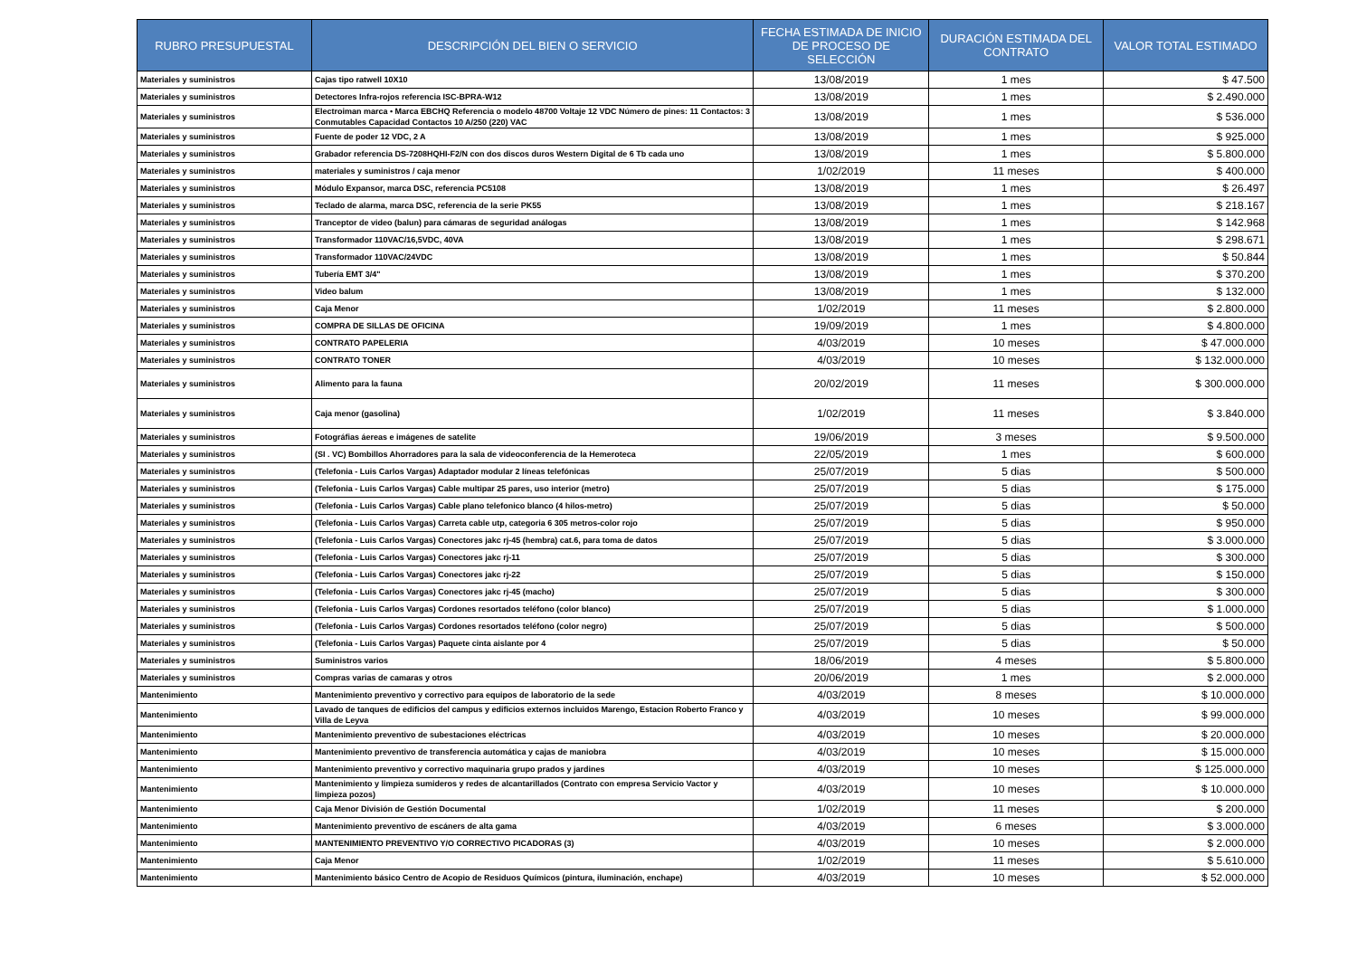| RUBRO PRESUPUESTAL | DESCRIPCIÓN DEL BIEN O SERVICIO | FECHA ESTIMADA DE INICIO DE PROCESO DE SELECCIÓN | DURACIÓN ESTIMADA DEL CONTRATO | VALOR TOTAL ESTIMADO |
| --- | --- | --- | --- | --- |
| Materiales y suministros | Cajas tipo ratwell 10X10 | 13/08/2019 | 1 mes | $ 47.500 |
| Materiales y suministros | Detectores Infra-rojos referencia ISC-BPRA-W12 | 13/08/2019 | 1 mes | $ 2.490.000 |
| Materiales y suministros | Electroiman marca • Marca EBCHQ Referencia o modelo 48700 Voltaje 12 VDC Número de pines: 11 Contactos: 3 Conmutables Capacidad Contactos 10 A/250 (220) VAC | 13/08/2019 | 1 mes | $ 536.000 |
| Materiales y suministros | Fuente de poder 12 VDC, 2 A | 13/08/2019 | 1 mes | $ 925.000 |
| Materiales y suministros | Grabador referencia DS-7208HQHI-F2/N con dos discos duros Western Digital de 6 Tb cada uno | 13/08/2019 | 1 mes | $ 5.800.000 |
| Materiales y suministros | materiales y suministros / caja menor | 1/02/2019 | 11 meses | $ 400.000 |
| Materiales y suministros | Módulo Expansor, marca DSC, referencia PC5108 | 13/08/2019 | 1 mes | $ 26.497 |
| Materiales y suministros | Teclado de alarma, marca DSC, referencia de la serie PK55 | 13/08/2019 | 1 mes | $ 218.167 |
| Materiales y suministros | Tranceptor de video (balun) para cámaras de seguridad análogas | 13/08/2019 | 1 mes | $ 142.968 |
| Materiales y suministros | Transformador 110VAC/16,5VDC, 40VA | 13/08/2019 | 1 mes | $ 298.671 |
| Materiales y suministros | Transformador 110VAC/24VDC | 13/08/2019 | 1 mes | $ 50.844 |
| Materiales y suministros | Tubería EMT 3/4" | 13/08/2019 | 1 mes | $ 370.200 |
| Materiales y suministros | Video balum | 13/08/2019 | 1 mes | $ 132.000 |
| Materiales y suministros | Caja Menor | 1/02/2019 | 11 meses | $ 2.800.000 |
| Materiales y suministros | COMPRA DE SILLAS DE OFICINA | 19/09/2019 | 1 mes | $ 4.800.000 |
| Materiales y suministros | CONTRATO PAPELERIA | 4/03/2019 | 10 meses | $ 47.000.000 |
| Materiales y suministros | CONTRATO TONER | 4/03/2019 | 10 meses | $ 132.000.000 |
| Materiales y suministros | Alimento para la fauna | 20/02/2019 | 11 meses | $ 300.000.000 |
| Materiales y suministros | Caja menor (gasolina) | 1/02/2019 | 11 meses | $ 3.840.000 |
| Materiales y suministros | Fotográfias áereas e imágenes de satelite | 19/06/2019 | 3 meses | $ 9.500.000 |
| Materiales y suministros | (SI . VC) Bombillos Ahorradores para la sala de videoconferencia de la Hemeroteca | 22/05/2019 | 1 mes | $ 600.000 |
| Materiales y suministros | (Telefonia - Luis Carlos Vargas) Adaptador modular 2 líneas telefónicas | 25/07/2019 | 5 dias | $ 500.000 |
| Materiales y suministros | (Telefonia - Luis Carlos Vargas) Cable multipar 25 pares, uso interior (metro) | 25/07/2019 | 5 dias | $ 175.000 |
| Materiales y suministros | (Telefonia - Luis Carlos Vargas) Cable plano telefonico blanco (4 hilos-metro) | 25/07/2019 | 5 dias | $ 50.000 |
| Materiales y suministros | (Telefonia - Luis Carlos Vargas) Carreta cable utp, categoria 6 305 metros-color rojo | 25/07/2019 | 5 dias | $ 950.000 |
| Materiales y suministros | (Telefonia - Luis Carlos Vargas) Conectores jakc rj-45 (hembra) cat.6, para toma de datos | 25/07/2019 | 5 dias | $ 3.000.000 |
| Materiales y suministros | (Telefonia - Luis Carlos Vargas) Conectores jakc rj-11 | 25/07/2019 | 5 dias | $ 300.000 |
| Materiales y suministros | (Telefonia - Luis Carlos Vargas) Conectores jakc rj-22 | 25/07/2019 | 5 dias | $ 150.000 |
| Materiales y suministros | (Telefonia - Luis Carlos Vargas) Conectores jakc rj-45 (macho) | 25/07/2019 | 5 dias | $ 300.000 |
| Materiales y suministros | (Telefonia - Luis Carlos Vargas) Cordones resortados teléfono (color blanco) | 25/07/2019 | 5 dias | $ 1.000.000 |
| Materiales y suministros | (Telefonia - Luis Carlos Vargas) Cordones resortados teléfono (color negro) | 25/07/2019 | 5 dias | $ 500.000 |
| Materiales y suministros | (Telefonia - Luis Carlos Vargas) Paquete cinta aislante por 4 | 25/07/2019 | 5 dias | $ 50.000 |
| Materiales y suministros | Suministros varios | 18/06/2019 | 4 meses | $ 5.800.000 |
| Materiales y suministros | Compras varias de camaras y otros | 20/06/2019 | 1 mes | $ 2.000.000 |
| Mantenimiento | Mantenimiento preventivo y correctivo para equipos de laboratorio de la sede | 4/03/2019 | 8 meses | $ 10.000.000 |
| Mantenimiento | Lavado de tanques de edificios del campus y edificios externos incluidos Marengo, Estacion Roberto Franco y Villa de Leyva | 4/03/2019 | 10 meses | $ 99.000.000 |
| Mantenimiento | Mantenimiento preventivo de subestaciones eléctricas | 4/03/2019 | 10 meses | $ 20.000.000 |
| Mantenimiento | Mantenimiento preventivo de transferencia automática y cajas de maniobra | 4/03/2019 | 10 meses | $ 15.000.000 |
| Mantenimiento | Mantenimiento preventivo y correctivo maquinaria grupo prados y jardines | 4/03/2019 | 10 meses | $ 125.000.000 |
| Mantenimiento | Mantenimiento y limpieza sumideros y redes de alcantarillados (Contrato con empresa Servicio Vactor y limpieza pozos) | 4/03/2019 | 10 meses | $ 10.000.000 |
| Mantenimiento | Caja Menor División de Gestión Documental | 1/02/2019 | 11 meses | $ 200.000 |
| Mantenimiento | Mantenimiento preventivo de escáners de alta gama | 4/03/2019 | 6 meses | $ 3.000.000 |
| Mantenimiento | MANTENIMIENTO PREVENTIVO Y/O CORRECTIVO PICADORAS (3) | 4/03/2019 | 10 meses | $ 2.000.000 |
| Mantenimiento | Caja Menor | 1/02/2019 | 11 meses | $ 5.610.000 |
| Mantenimiento | Mantenimiento básico Centro de Acopio de Residuos Químicos (pintura, iluminación, enchape) | 4/03/2019 | 10 meses | $ 52.000.000 |